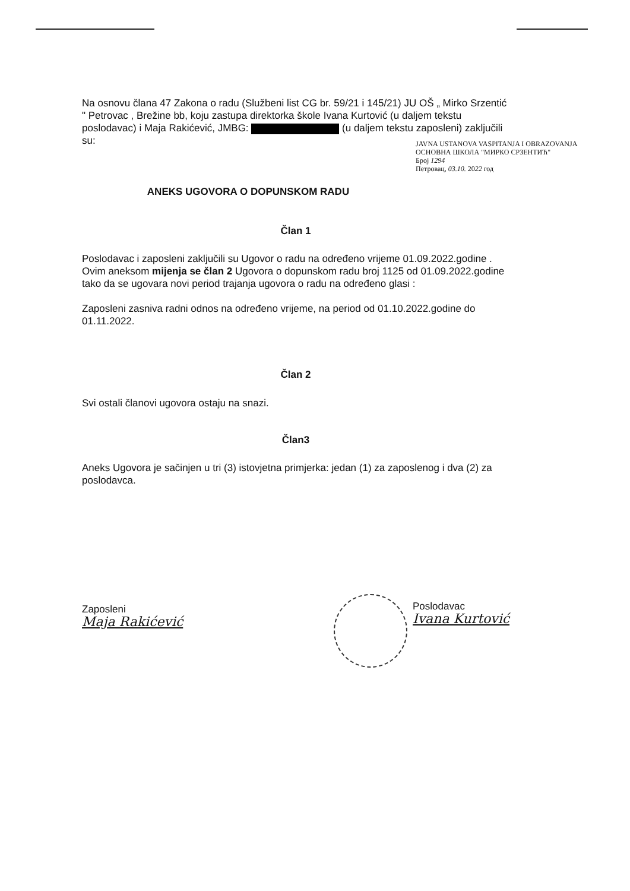Na osnovu člana 47 Zakona o radu (Službeni list CG br. 59/21 i 145/21) JU OŠ „ Mirko Srzentić " Petrovac , Brežine bb, koju zastupa direktorka škole Ivana Kurtović (u daljem tekstu poslodavac) i Maja Rakićević, JMBG: (u daljem tekstu zaposleni) zaključili su:
JAVNA USTANOVA VASPITANJA I OBRAZOVANJA
ОСНОВНА ШКОЛА "МИРКО СРЗЕНТИЋ"
Број 1294
Петровац, 03.10. 2022 год
ANEKS UGOVORA O DOPUNSKOM RADU
Član 1
Poslodavac i zaposleni zaključili su Ugovor o radu na određeno vrijeme 01.09.2022.godine .
Ovim aneksom mijenja se član 2 Ugovora o dopunskom radu broj 1125 od 01.09.2022.godine tako da se ugovara novi period trajanja ugovora o radu na određeno glasi :
Zaposleni zasniva radni odnos na određeno vrijeme, na period od 01.10.2022.godine do 01.11.2022.
Član 2
Svi ostali članovi ugovora ostaju na snazi.
Član3
Aneks Ugovora je sačinjen u tri (3) istovjetna primjerka: jedan (1) za zaposlenog i dva (2) za poslodavca.
Zaposleni
Maja Rakićević
Poslodavac
Ivana Kurtović